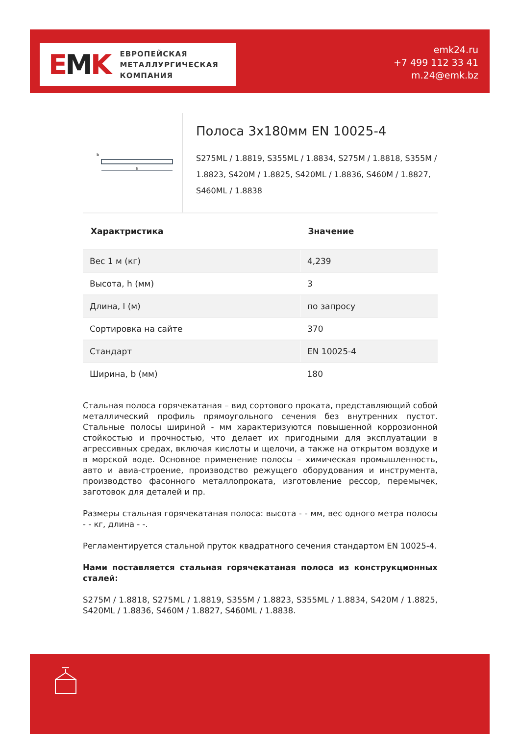EMK
ЕВРОПЕЙСКАЯ
МЕТАЛЛУРГИЧЕСКАЯ
КОМПАНИЯ
emk24.ru
+7 499 112 33 41
m.24@emk.bz
b
h
Полоса 3x180мм EN 10025-4
S275ML / 1.8819, S355ML / 1.8834, S275M / 1.8818, S355M / 1.8823, S420M / 1.8825, S420ML / 1.8836, S460M / 1.8827, S460ML / 1.8838
| Характристика | Значение |
| --- | --- |
| Вес 1 м (кг) | 4,239 |
| Высота, h (мм) | 3 |
| Длина, l (м) | по запросу |
| Сортировка на сайте | 370 |
| Стандарт | EN 10025-4 |
| Ширина, b (мм) | 180 |
Стальная полоса горячекатаная – вид сортового проката, представляющий собой металлический профиль прямоугольного сечения без внутренних пустот. Стальные полосы шириной - мм характеризуются повышенной коррозионной стойкостью и прочностью, что делает их пригодными для эксплуатации в агрессивных средах, включая кислоты и щелочи, а также на открытом воздухе и в морской воде. Основное применение полосы – химическая промышленность, авто и авиа-строение, производство режущего оборудования и инструмента, производство фасонного металлопроката, изготовление рессор, перемычек, заготовок для деталей и пр.
Размеры стальная горячекатаная полоса: высота - - мм, вес одного метра полосы - - кг, длина - -.
Регламентируется стальной пруток квадратного сечения стандартом EN 10025-4.
Нами поставляется стальная горячекатаная полоса из конструкционных сталей:
S275M / 1.8818, S275ML / 1.8819, S355M / 1.8823, S355ML / 1.8834, S420M / 1.8825, S420ML / 1.8836, S460M / 1.8827, S460ML / 1.8838.